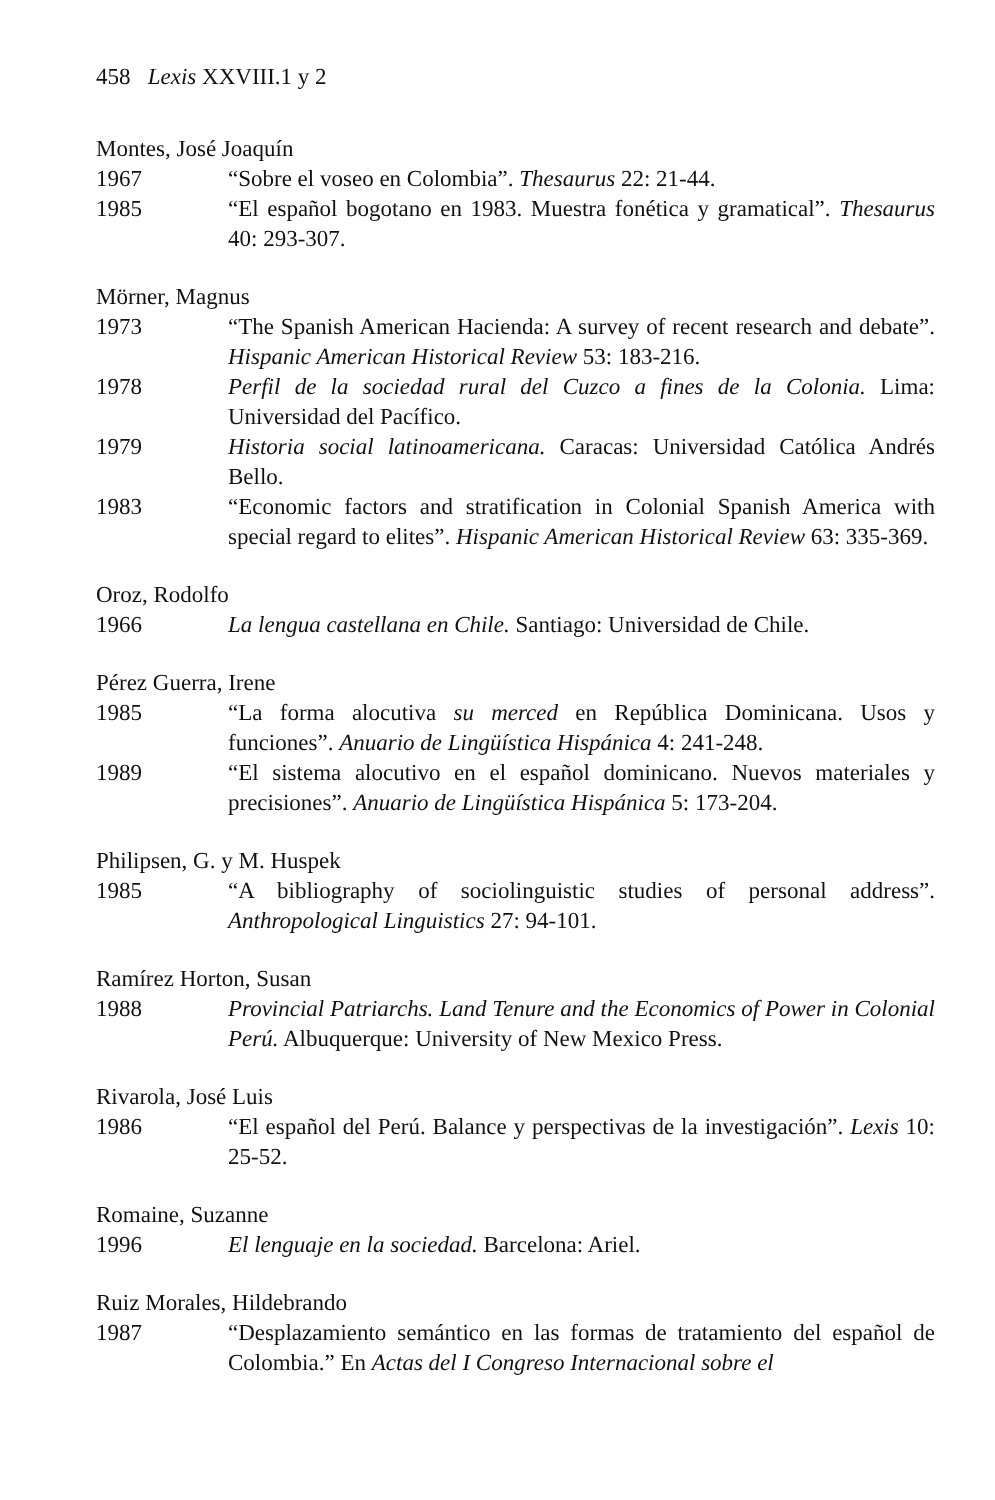458 Lexis XXVIII.1 y 2
Montes, José Joaquín
1967 “Sobre el voseo en Colombia”. Thesaurus 22: 21-44.
1985 “El español bogotano en 1983. Muestra fonética y gramatical”. Thesaurus 40: 293-307.
Mörner, Magnus
1973 “The Spanish American Hacienda: A survey of recent research and debate”. Hispanic American Historical Review 53: 183-216.
1978 Perfil de la sociedad rural del Cuzco a fines de la Colonia. Lima: Universidad del Pacífico.
1979 Historia social latinoamericana. Caracas: Universidad Católica Andrés Bello.
1983 “Economic factors and stratification in Colonial Spanish America with special regard to elites”. Hispanic American Historical Review 63: 335-369.
Oroz, Rodolfo
1966 La lengua castellana en Chile. Santiago: Universidad de Chile.
Pérez Guerra, Irene
1985 “La forma alocutiva su merced en República Dominicana. Usos y funciones”. Anuario de Lingüística Hispánica 4: 241-248.
1989 “El sistema alocutivo en el español dominicano. Nuevos materiales y precisiones”. Anuario de Lingüística Hispánica 5: 173-204.
Philipsen, G. y M. Huspek
1985 “A bibliography of sociolinguistic studies of personal address”. Anthropological Linguistics 27: 94-101.
Ramírez Horton, Susan
1988 Provincial Patriarchs. Land Tenure and the Economics of Power in Colonial Perú. Albuquerque: University of New Mexico Press.
Rivarola, José Luis
1986 “El español del Perú. Balance y perspectivas de la investigación”. Lexis 10: 25-52.
Romaine, Suzanne
1996 El lenguaje en la sociedad. Barcelona: Ariel.
Ruiz Morales, Hildebrando
1987 “Desplazamiento semántico en las formas de tratamiento del español de Colombia.” En Actas del I Congreso Internacional sobre el